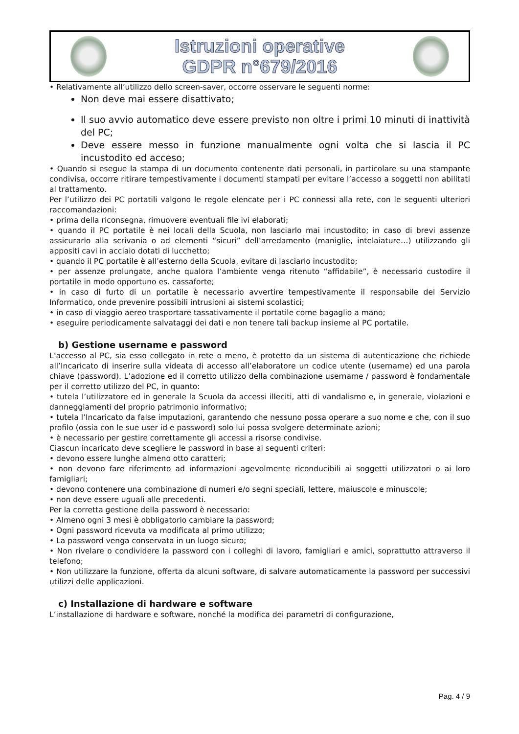Istruzioni operative
GDPR n°679/2016
• Relativamente all’utilizzo dello screen-saver, occorre osservare le seguenti norme:
Non deve mai essere disattivato;
Il suo avvio automatico deve essere previsto non oltre i primi 10 minuti di inattività del PC;
Deve essere messo in funzione manualmente ogni volta che si lascia il PC incustodito ed acceso;
• Quando si esegue la stampa di un documento contenente dati personali, in particolare su una stampante condivisa, occorre ritirare tempestivamente i documenti stampati per evitare l’accesso a soggetti non abilitati al trattamento.
Per l’utilizzo dei PC portatili valgono le regole elencate per i PC connessi alla rete, con le seguenti ulteriori raccomandazioni:
• prima della riconsegna, rimuovere eventuali file ivi elaborati;
• quando il PC portatile è nei locali della Scuola, non lasciarlo mai incustodito; in caso di brevi assenze assicurarlo alla scrivania o ad elementi “sicuri” dell’arredamento (maniglie, intelaiature…) utilizzando gli appositi cavi in acciaio dotati di lucchetto;
• quando il PC portatile è all’esterno della Scuola, evitare di lasciarlo incustodito;
• per assenze prolungate, anche qualora l’ambiente venga ritenuto “affidabile”, è necessario custodire il portatile in modo opportuno es. cassaforte;
• in caso di furto di un portatile è necessario avvertire tempestivamente il responsabile del Servizio Informatico, onde prevenire possibili intrusioni ai sistemi scolastici;
• in caso di viaggio aereo trasportare tassativamente il portatile come bagaglio a mano;
• eseguire periodicamente salvataggi dei dati e non tenere tali backup insieme al PC portatile.
b) Gestione username e password
L’accesso al PC, sia esso collegato in rete o meno, è protetto da un sistema di autenticazione che richiede all’Incaricato di inserire sulla videata di accesso all’elaboratore un codice utente (username) ed una parola chiave (password). L’adozione ed il corretto utilizzo della combinazione username / password è fondamentale per il corretto utilizzo del PC, in quanto:
• tutela l’utilizzatore ed in generale la Scuola da accessi illeciti, atti di vandalismo e, in generale, violazioni e danneggiamenti del proprio patrimonio informativo;
• tutela l’Incaricato da false imputazioni, garantendo che nessuno possa operare a suo nome e che, con il suo profilo (ossia con le sue user id e password) solo lui possa svolgere determinate azioni;
• è necessario per gestire correttamente gli accessi a risorse condivise.
Ciascun incaricato deve scegliere le password in base ai seguenti criteri:
• devono essere lunghe almeno otto caratteri;
• non devono fare riferimento ad informazioni agevolmente riconducibili ai soggetti utilizzatori o ai loro famigliari;
• devono contenere una combinazione di numeri e/o segni speciali, lettere, maiuscole e minuscole;
• non deve essere uguali alle precedenti.
Per la corretta gestione della password è necessario:
• Almeno ogni 3 mesi è obbligatorio cambiare la password;
• Ogni password ricevuta va modificata al primo utilizzo;
• La password venga conservata in un luogo sicuro;
• Non rivelare o condividere la password con i colleghi di lavoro, famigliari e amici, soprattutto attraverso il telefono;
• Non utilizzare la funzione, offerta da alcuni software, di salvare automaticamente la password per successivi utilizzi delle applicazioni.
c) Installazione di hardware e software
L’installazione di hardware e software, nonché la modifica dei parametri di configurazione,
Pag. 4 / 9